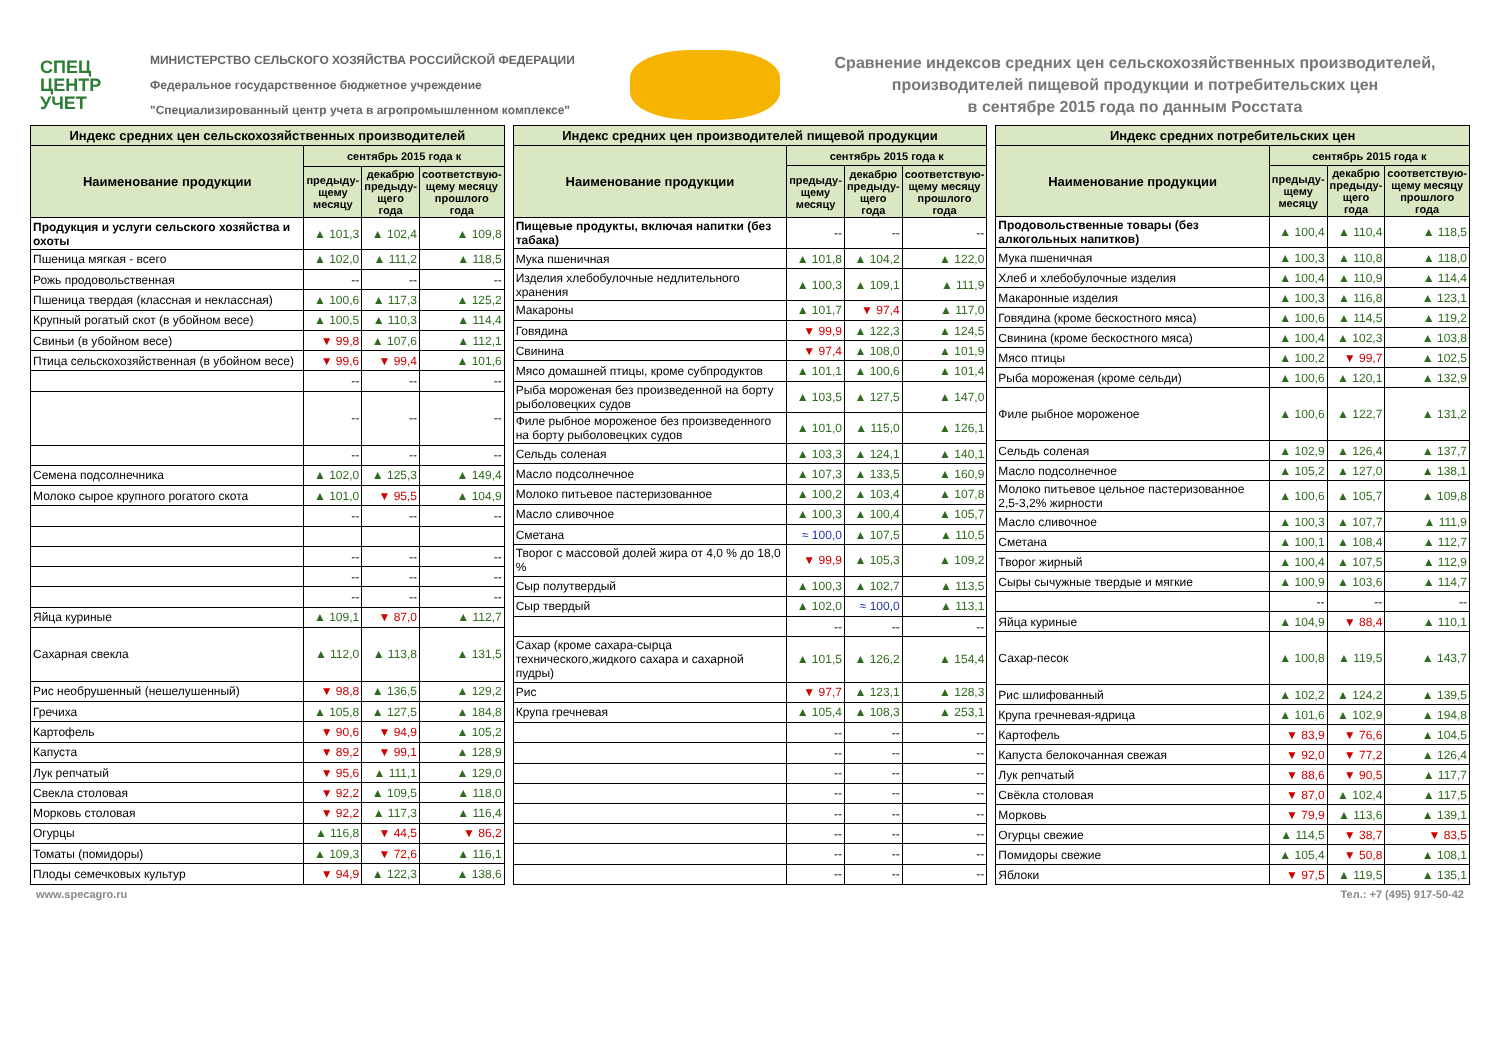СПЕЦ
ЦЕНТР
УЧЕТ
МИНИСТЕРСТВО СЕЛЬСКОГО ХОЗЯЙСТВА РОССИЙСКОЙ ФЕДЕРАЦИИ
Федеральное государственное бюджетное учреждение
"Специализированный центр учета в агропромышленном комплексе"
Сравнение индексов средних цен сельскохозяйственных производителей,
производителей пищевой продукции и потребительских цен
в сентябре 2015 года по данным Росстата
| Индекс средних цен сельскохозяйственных производителей | | | |
| --- | --- | --- | --- |
| Наименование продукции | сентябрь 2015 года к | | |
| | предыду-щему месяцу | декабрю предыду-щего года | соответствую-щему месяцу прошлого года |
| Продукция и услуги сельского хозяйства и охоты | ▲ 101,3 | ▲ 102,4 | ▲ 109,8 |
| Пшеница мягкая - всего | ▲ 102,0 | ▲ 111,2 | ▲ 118,5 |
| Рожь продовольственная | -- | -- | -- |
| Пшеница твердая (классная и неклассная) | ▲ 100,6 | ▲ 117,3 | ▲ 125,2 |
| Крупный рогатый скот (в убойном весе) | ▲ 100,5 | ▲ 110,3 | ▲ 114,4 |
| Свиньи (в убойном весе) | ▼ 99,8 | ▲ 107,6 | ▲ 112,1 |
| Птица сельскохозяйственная (в убойном весе) | ▼ 99,6 | ▼ 99,4 | ▲ 101,6 |
| | -- | -- | -- |
| | -- | -- | -- |
| | -- | -- | -- |
| Семена подсолнечника | ▲ 102,0 | ▲ 125,3 | ▲ 149,4 |
| Молоко сырое крупного рогатого скота | ▲ 101,0 | ▼ 95,5 | ▲ 104,9 |
| | -- | -- | -- |
| | -- | -- | -- |
| | -- | -- | -- |
| | -- | -- | -- |
| Яйца куриные | ▲ 109,1 | ▼ 87,0 | ▲ 112,7 |
| Сахарная свекла | ▲ 112,0 | ▲ 113,8 | ▲ 131,5 |
| Рис необрушенный (нешелушенный) | ▼ 98,8 | ▲ 136,5 | ▲ 129,2 |
| Гречиха | ▲ 105,8 | ▲ 127,5 | ▲ 184,8 |
| Картофель | ▼ 90,6 | ▼ 94,9 | ▲ 105,2 |
| Капуста | ▼ 89,2 | ▼ 99,1 | ▲ 128,9 |
| Лук репчатый | ▼ 95,6 | ▲ 111,1 | ▲ 129,0 |
| Свекла столовая | ▼ 92,2 | ▲ 109,5 | ▲ 118,0 |
| Морковь столовая | ▼ 92,2 | ▲ 117,3 | ▲ 116,4 |
| Огурцы | ▲ 116,8 | ▼ 44,5 | ▼ 86,2 |
| Томаты (помидоры) | ▲ 109,3 | ▼ 72,6 | ▲ 116,1 |
| Плоды семечковых культур | ▼ 94,9 | ▲ 122,3 | ▲ 138,6 |
| Индекс средних цен производителей пищевой продукции | | | |
| --- | --- | --- | --- |
| Наименование продукции | сентябрь 2015 года к | | |
| | предыду-щему месяцу | декабрю предыду-щего года | соответствую-щему месяцу прошлого года |
| Пищевые продукты, включая напитки (без табака) | -- | -- | -- |
| Мука пшеничная | ▲ 101,8 | ▲ 104,2 | ▲ 122,0 |
| Изделия хлебобулочные недлительного хранения | ▲ 100,3 | ▲ 109,1 | ▲ 111,9 |
| Макароны | ▲ 101,7 | ▼ 97,4 | ▲ 117,0 |
| Говядина | ▼ 99,9 | ▲ 122,3 | ▲ 124,5 |
| Свинина | ▼ 97,4 | ▲ 108,0 | ▲ 101,9 |
| Мясо домашней птицы, кроме субпродуктов | ▲ 101,1 | ▲ 100,6 | ▲ 101,4 |
| Рыба мороженая без произведенной на борту рыболовецких судов | ▲ 103,5 | ▲ 127,5 | ▲ 147,0 |
| Филе рыбное мороженое без произведенного на борту рыболовецких судов | ▲ 101,0 | ▲ 115,0 | ▲ 126,1 |
| Сельдь соленая | ▲ 103,3 | ▲ 124,1 | ▲ 140,1 |
| Масло подсолнечное | ▲ 107,3 | ▲ 133,5 | ▲ 160,9 |
| Молоко питьевое пастеризованное | ▲ 100,2 | ▲ 103,4 | ▲ 107,8 |
| Масло сливочное | ▲ 100,3 | ▲ 100,4 | ▲ 105,7 |
| Сметана | ≈ 100,0 | ▲ 107,5 | ▲ 110,5 |
| Творог с массовой долей жира от 4,0 % до 18,0 % | ▼ 99,9 | ▲ 105,3 | ▲ 109,2 |
| Сыр полутвердый | ▲ 100,3 | ▲ 102,7 | ▲ 113,5 |
| Сыр твердый | ▲ 102,0 | ≈ 100,0 | ▲ 113,1 |
| | -- | -- | -- |
| Сахар (кроме сахара-сырца технического,жидкого сахара и сахарной пудры) | ▲ 101,5 | ▲ 126,2 | ▲ 154,4 |
| Рис | ▼ 97,7 | ▲ 123,1 | ▲ 128,3 |
| Крупа гречневая | ▲ 105,4 | ▲ 108,3 | ▲ 253,1 |
| | -- | -- | -- |
| | -- | -- | -- |
| | -- | -- | -- |
| | -- | -- | -- |
| | -- | -- | -- |
| | -- | -- | -- |
| | -- | -- | -- |
| | -- | -- | -- |
| Индекс средних потребительских цен | | | |
| --- | --- | --- | --- |
| Наименование продукции | сентябрь 2015 года к | | |
| | предыду-щему месяцу | декабрю предыду-щего года | соответствую-щему месяцу прошлого года |
| Продовольственные товары (без алкогольных напитков) | ▲ 100,4 | ▲ 110,4 | ▲ 118,5 |
| Мука пшеничная | ▲ 100,3 | ▲ 110,8 | ▲ 118,0 |
| Хлеб и хлебобулочные изделия | ▲ 100,4 | ▲ 110,9 | ▲ 114,4 |
| Макаронные изделия | ▲ 100,3 | ▲ 116,8 | ▲ 123,1 |
| Говядина (кроме бескостного мяса) | ▲ 100,6 | ▲ 114,5 | ▲ 119,2 |
| Свинина (кроме бескостного мяса) | ▲ 100,4 | ▲ 102,3 | ▲ 103,8 |
| Мясо птицы | ▲ 100,2 | ▼ 99,7 | ▲ 102,5 |
| Рыба мороженая (кроме сельди) | ▲ 100,6 | ▲ 120,1 | ▲ 132,9 |
| Филе рыбное мороженое | ▲ 100,6 | ▲ 122,7 | ▲ 131,2 |
| Сельдь соленая | ▲ 102,9 | ▲ 126,4 | ▲ 137,7 |
| Масло подсолнечное | ▲ 105,2 | ▲ 127,0 | ▲ 138,1 |
| Молоко питьевое цельное пастеризованное 2,5-3,2% жирности | ▲ 100,6 | ▲ 105,7 | ▲ 109,8 |
| Масло сливочное | ▲ 100,3 | ▲ 107,7 | ▲ 111,9 |
| Сметана | ▲ 100,1 | ▲ 108,4 | ▲ 112,7 |
| Творог жирный | ▲ 100,4 | ▲ 107,5 | ▲ 112,9 |
| Сыры сычужные твердые и мягкие | ▲ 100,9 | ▲ 103,6 | ▲ 114,7 |
| | -- | -- | -- |
| Яйца куриные | ▲ 104,9 | ▼ 88,4 | ▲ 110,1 |
| Сахар-песок | ▲ 100,8 | ▲ 119,5 | ▲ 143,7 |
| Рис шлифованный | ▲ 102,2 | ▲ 124,2 | ▲ 139,5 |
| Крупа гречневая-ядрица | ▲ 101,6 | ▲ 102,9 | ▲ 194,8 |
| Картофель | ▼ 83,9 | ▼ 76,6 | ▲ 104,5 |
| Капуста белокочанная свежая | ▼ 92,0 | ▼ 77,2 | ▲ 126,4 |
| Лук репчатый | ▼ 88,6 | ▼ 90,5 | ▲ 117,7 |
| Свёкла столовая | ▼ 87,0 | ▲ 102,4 | ▲ 117,5 |
| Морковь | ▼ 79,9 | ▲ 113,6 | ▲ 139,1 |
| Огурцы свежие | ▲ 114,5 | ▼ 38,7 | ▼ 83,5 |
| Помидоры свежие | ▲ 105,4 | ▼ 50,8 | ▲ 108,1 |
| Яблоки | ▼ 97,5 | ▲ 119,5 | ▲ 135,1 |
www.specagro.ru Тел.: +7 (495) 917-50-42